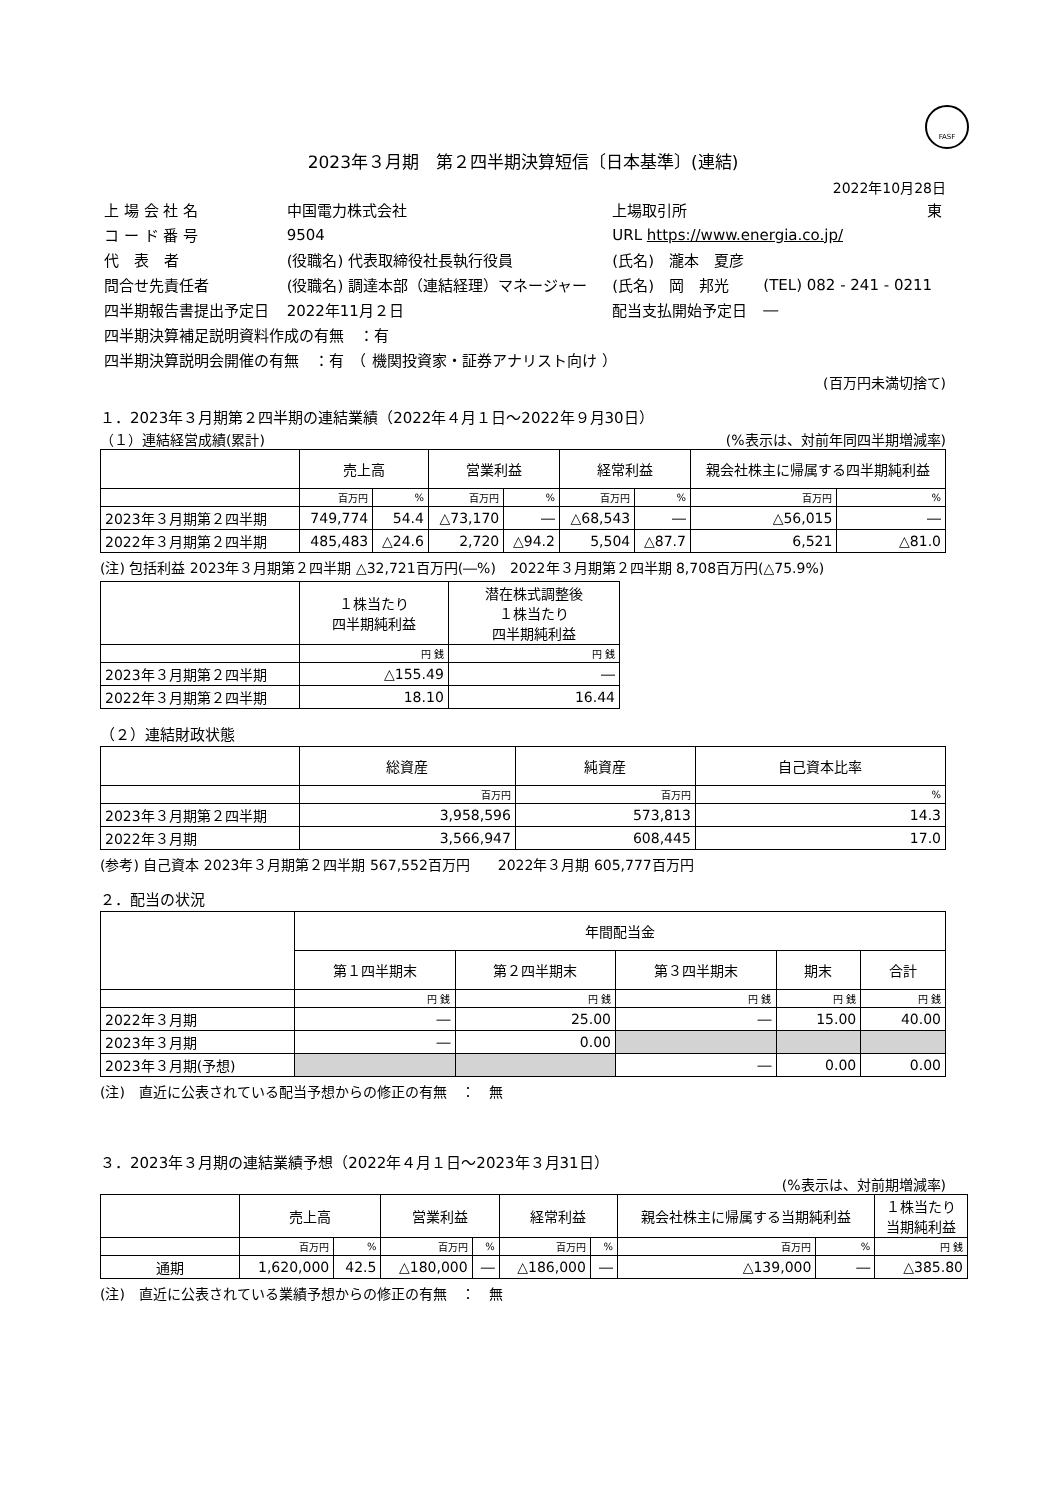FASF
2023年３月期　第２四半期決算短信〔日本基準〕(連結)
2022年10月28日
| 上 場 会 社 名 | 中国電力株式会社 | | 上場取引所 | | 東 |
| コ ー ド 番 号 | 9504 | | URL https://www.energia.co.jp/ | | |
| 代 表 者 | (役職名) 代表取締役社長執行役員 | | (氏名) 瀧本 夏彦 | | |
| 問合せ先責任者 | (役職名) 調達本部（連結経理）マネージャー | | (氏名) 岡 邦光 | (TEL) 082 - 241 - 0211 | |
| 四半期報告書提出予定日 | 2022年11月２日 | | 配当支払開始予定日 | | ― |
| 四半期決算補足説明資料作成の有無 ：有 | | | | | |
| 四半期決算説明会開催の有無 ：有 （ 機関投資家・証券アナリスト向け ） | | | | | |
(百万円未満切捨て)
１．2023年３月期第２四半期の連結業績（2022年４月１日～2022年９月30日）
（１）連結経営成績(累計) (%表示は、対前年同四半期増減率)
| | 売上高 | | 営業利益 | | 経常利益 | | 親会社株主に帰属する四半期純利益 | |
| --- | --- | --- | --- | --- | --- | --- | --- | --- |
| | 百万円 | % | 百万円 | % | 百万円 | % | 百万円 | % |
| 2023年３月期第２四半期 | 749,774 | 54.4 | △73,170 | ― | △68,543 | ― | △56,015 | ― |
| 2022年３月期第２四半期 | 485,483 | △24.6 | 2,720 | △94.2 | 5,504 | △87.7 | 6,521 | △81.0 |
(注) 包括利益 2023年３月期第２四半期 △32,721百万円(―%)　2022年３月期第２四半期 8,708百万円(△75.9%)
| | １株当たり 四半期純利益 | 潜在株式調整後 １株当たり 四半期純利益 |
| --- | --- | --- |
| | 円 銭 | 円 銭 |
| 2023年３月期第２四半期 | △155.49 | ― |
| 2022年３月期第２四半期 | 18.10 | 16.44 |
（２）連結財政状態
| | 総資産 | 純資産 | 自己資本比率 |
| --- | --- | --- | --- |
| | 百万円 | 百万円 | % |
| 2023年３月期第２四半期 | 3,958,596 | 573,813 | 14.3 |
| 2022年３月期 | 3,566,947 | 608,445 | 17.0 |
(参考) 自己資本 2023年３月期第２四半期 567,552百万円　　2022年３月期 605,777百万円
２．配当の状況
| | 年間配当金 | | | | |
| --- | --- | --- | --- | --- | --- |
| | 第１四半期末 | 第２四半期末 | 第３四半期末 | 期末 | 合計 |
| | 円 銭 | 円 銭 | 円 銭 | 円 銭 | 円 銭 |
| 2022年３月期 | ― | 25.00 | ― | 15.00 | 40.00 |
| 2023年３月期 | ― | 0.00 | | | |
| 2023年３月期(予想) | | | ― | 0.00 | 0.00 |
(注)　直近に公表されている配当予想からの修正の有無　：　無
３．2023年３月期の連結業績予想（2022年４月１日～2023年３月31日）
(%表示は、対前期増減率)
| | 売上高 | | 営業利益 | | 経常利益 | | 親会社株主に帰属する当期純利益 | | １株当たり 当期純利益 |
| --- | --- | --- | --- | --- | --- | --- | --- | --- | --- |
| | 百万円 | % | 百万円 | % | 百万円 | % | 百万円 | % | 円 銭 |
| 通期 | 1,620,000 | 42.5 | △180,000 | ― | △186,000 | ― | △139,000 | ― | △385.80 |
(注)　直近に公表されている業績予想からの修正の有無　：　無